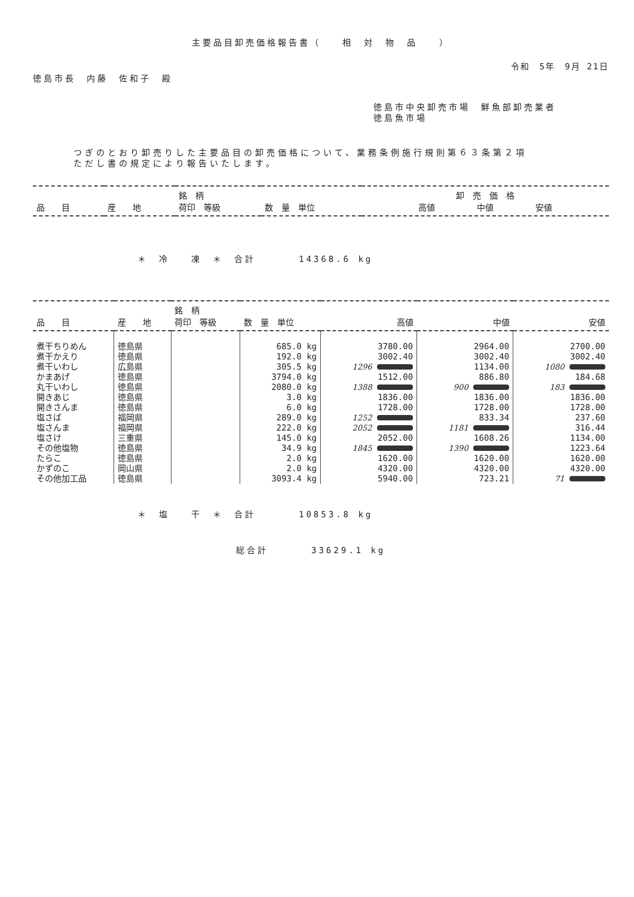主要品目卸売価格報告書（　　相　対　物　品　　）
令和　5年　9月 21日
徳島市長　内藤　佐和子　殿
徳島市中央卸売市場　鮮魚部卸売業者
徳島魚市場
つぎのとおり卸売りした主要品目の卸売価格について、業務条例施行規則第６３条第２項
ただし書の規定により報告いたします。
| 品 目 | 産 地 | 銘 柄 荷印 等級 | 数 量 単位 | 卸 売 価 格 高値 中値 安値 |
| --- | --- | --- | --- | --- |
＊　冷　　凍　＊　合計　　　　14368.6 kg
| 品 目 | 産 地 | 銘 柄 荷印 等級 | 数 量 単位 | 高値 | 中値 | 安値 |
| --- | --- | --- | --- | --- | --- | --- |
| 煮干ちりめん | 徳島県 | | 685.0 kg | 3780.00 | 2964.00 | 2700.00 |
| 煮干かえり | 徳島県 | | 192.0 kg | 3002.40 | 3002.40 | 3002.40 |
| 煮干いわし | 広島県 | | 305.5 kg | 1296 | 1134.00 | 1080 |
| かまあげ | 徳島県 | | 3794.0 kg | 1512.00 | 886.80 | 184.68 |
| 丸干いわし | 徳島県 | | 2080.0 kg | 1388 | 900 | 183 |
| 開きあじ | 徳島県 | | 3.0 kg | 1836.00 | 1836.00 | 1836.00 |
| 開きさんま | 徳島県 | | 6.0 kg | 1728.00 | 1728.00 | 1728.00 |
| 塩さば | 福岡県 | | 289.0 kg | 1252 | 833.34 | 237.60 |
| 塩さんま | 福岡県 | | 222.0 kg | 2052 | 1181 | 316.44 |
| 塩さけ | 三重県 | | 145.0 kg | 2052.00 | 1608.26 | 1134.00 |
| その他塩物 | 徳島県 | | 34.9 kg | 1845 | 1390 | 1223.64 |
| たらこ | 徳島県 | | 2.0 kg | 1620.00 | 1620.00 | 1620.00 |
| かずのこ | 岡山県 | | 2.0 kg | 4320.00 | 4320.00 | 4320.00 |
| その他加工品 | 徳島県 | | 3093.4 kg | 5940.00 | 723.21 | 71 |
＊　塩　　干　＊　合計　　　　10853.8 kg
総合計　　　　33629.1 kg